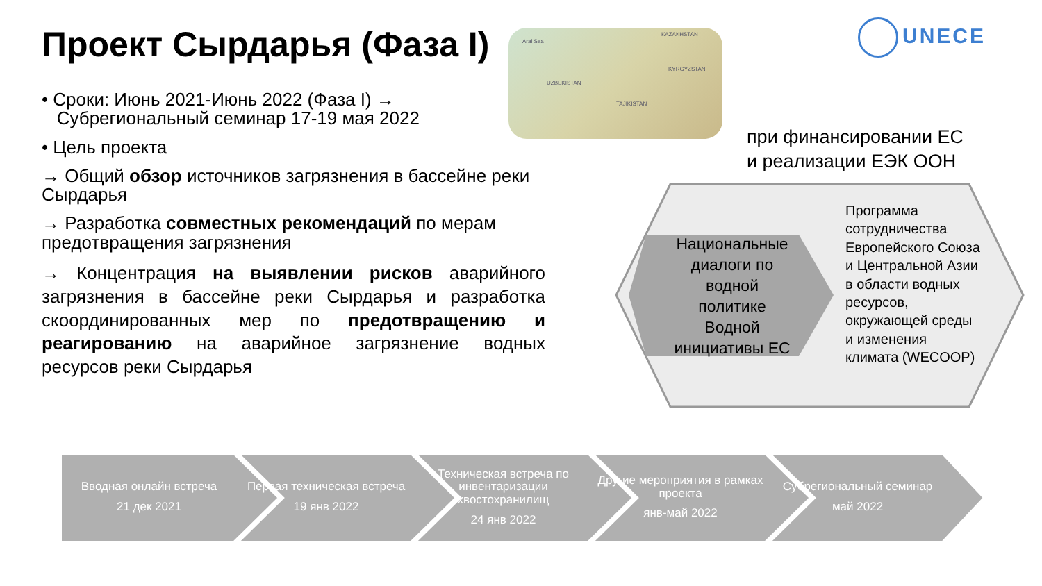Проект Сырдарья (Фаза I)
Aral Sea
KAZAKHSTAN
KYRGYZSTAN
UZBEKISTAN
TAJIKISTAN
UNECE
• Сроки: Июнь 2021-Июнь 2022 (Фаза I) →
Субрегиональный семинар 17-19 мая 2022
• Цель проекта
→ Общий обзор источников загрязнения в бассейне реки Сырдарья
→ Разработка совместных рекомендаций по мерам предотвращения загрязнения
→ Концентрация на выявлении рисков аварийного загрязнения в бассейне реки Сырдарья и разработка скоординированных мер по предотвращению и реагированию на аварийное загрязнение водных ресурсов реки Сырдарья
при финансировании ЕС
и реализации ЕЭК ООН
Национальные
диалоги по
водной
политике
Водной
инициативы ЕС
Программа
сотрудничества
Европейского Союза
и Центральной Азии
в области водных
ресурсов,
окружающей среды
и изменения
климата (WECOOP)
Вводная онлайн встреча
21 дек 2021
Первая техническая встреча
19 янв 2022
Техническая встреча по инвентаризации хвостохранилищ
24 янв 2022
Другие мероприятия в рамках проекта
янв-май 2022
Субрегиональный семинар
май 2022